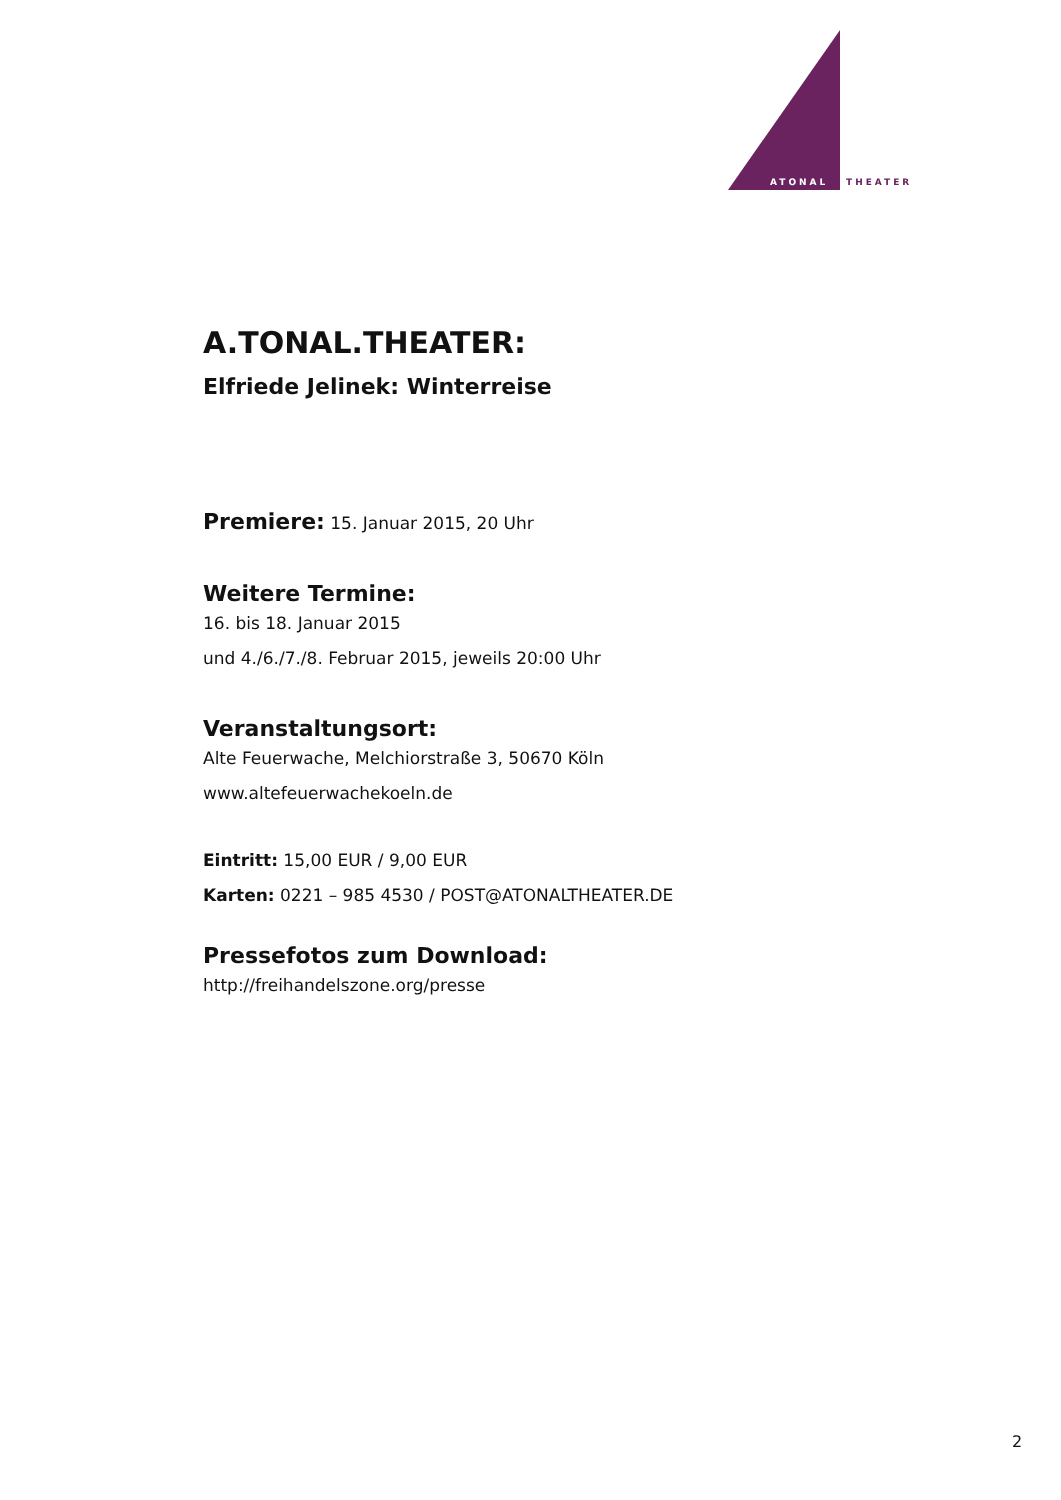ATONAL
THEATER
A.TONAL.THEATER:
Elfriede Jelinek: Winterreise
Premiere: 15. Januar 2015, 20 Uhr
Weitere Termine:
16. bis 18. Januar 2015
und 4./6./7./8. Februar 2015, jeweils 20:00 Uhr
Veranstaltungsort:
Alte Feuerwache, Melchiorstraße 3, 50670 Köln
www.altefeuerwachekoeln.de
Eintritt: 15,00 EUR / 9,00 EUR
Karten: 0221 – 985 4530 / POST@ATONALTHEATER.DE
Pressefotos zum Download:
http://freihandelszone.org/presse
2